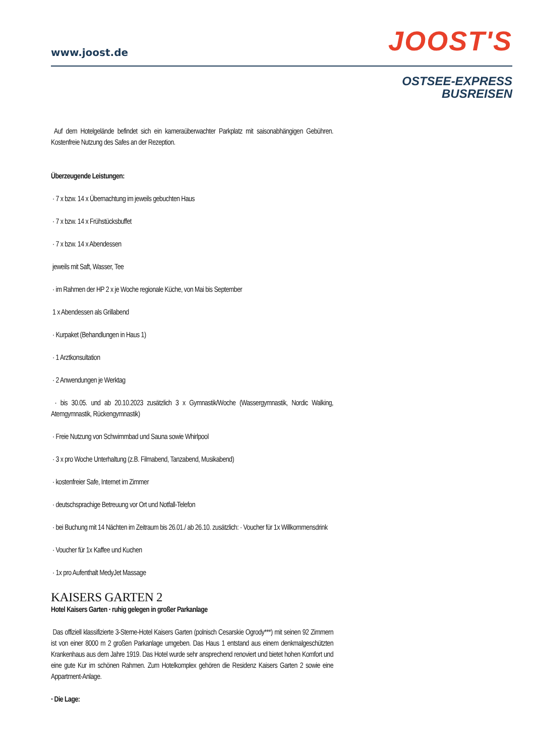www.joost.de JOOST'S
OSTSEE-EXPRESS
BUSREISEN
Auf dem Hotelgelände befindet sich ein kameraüberwachter Parkplatz mit saisonabhängigen Gebühren. Kostenfreie Nutzung des Safes an der Rezeption.
Überzeugende Leistungen:
· 7 x bzw. 14 x Übernachtung im jeweils gebuchten Haus
· 7 x bzw. 14 x Frühstücksbuffet
· 7 x bzw. 14 x Abendessen
jeweils mit Saft, Wasser, Tee
· im Rahmen der HP 2 x je Woche regionale Küche, von Mai bis September
1 x Abendessen als Grillabend
· Kurpaket (Behandlungen in Haus 1)
· 1 Arztkonsultation
· 2 Anwendungen je Werktag
· bis 30.05. und ab 20.10.2023 zusätzlich 3 x Gymnastik/Woche (Wassergymnastik, Nordic Walking, Atemgymnastik, Rückengymnastik)
· Freie Nutzung von Schwimmbad und Sauna sowie Whirlpool
· 3 x pro Woche Unterhaltung (z.B. Filmabend, Tanzabend, Musikabend)
· kostenfreier Safe, Internet im Zimmer
· deutschsprachige Betreuung vor Ort und Notfall-Telefon
· bei Buchung mit 14 Nächten im Zeitraum bis 26.01./ ab 26.10. zusätzlich: · Voucher für 1x Willkommensdrink
· Voucher für 1x Kaffee und Kuchen
· 1x pro Aufenthalt MedyJet Massage
KAISERS GARTEN 2
Hotel Kaisers Garten · ruhig gelegen in großer Parkanlage
Das offiziell klassifizierte 3-Sterne-Hotel Kaisers Garten (polnisch Cesarskie Ogrody***) mit seinen 92 Zimmern ist von einer 8000 m 2 großen Parkanlage umgeben. Das Haus 1 entstand aus einem denkmalgeschützten Krankenhaus aus dem Jahre 1919. Das Hotel wurde sehr ansprechend renoviert und bietet hohen Komfort und eine gute Kur im schönen Rahmen. Zum Hotelkomplex gehören die Residenz Kaisers Garten 2 sowie eine Appartment-Anlage.
· Die Lage: